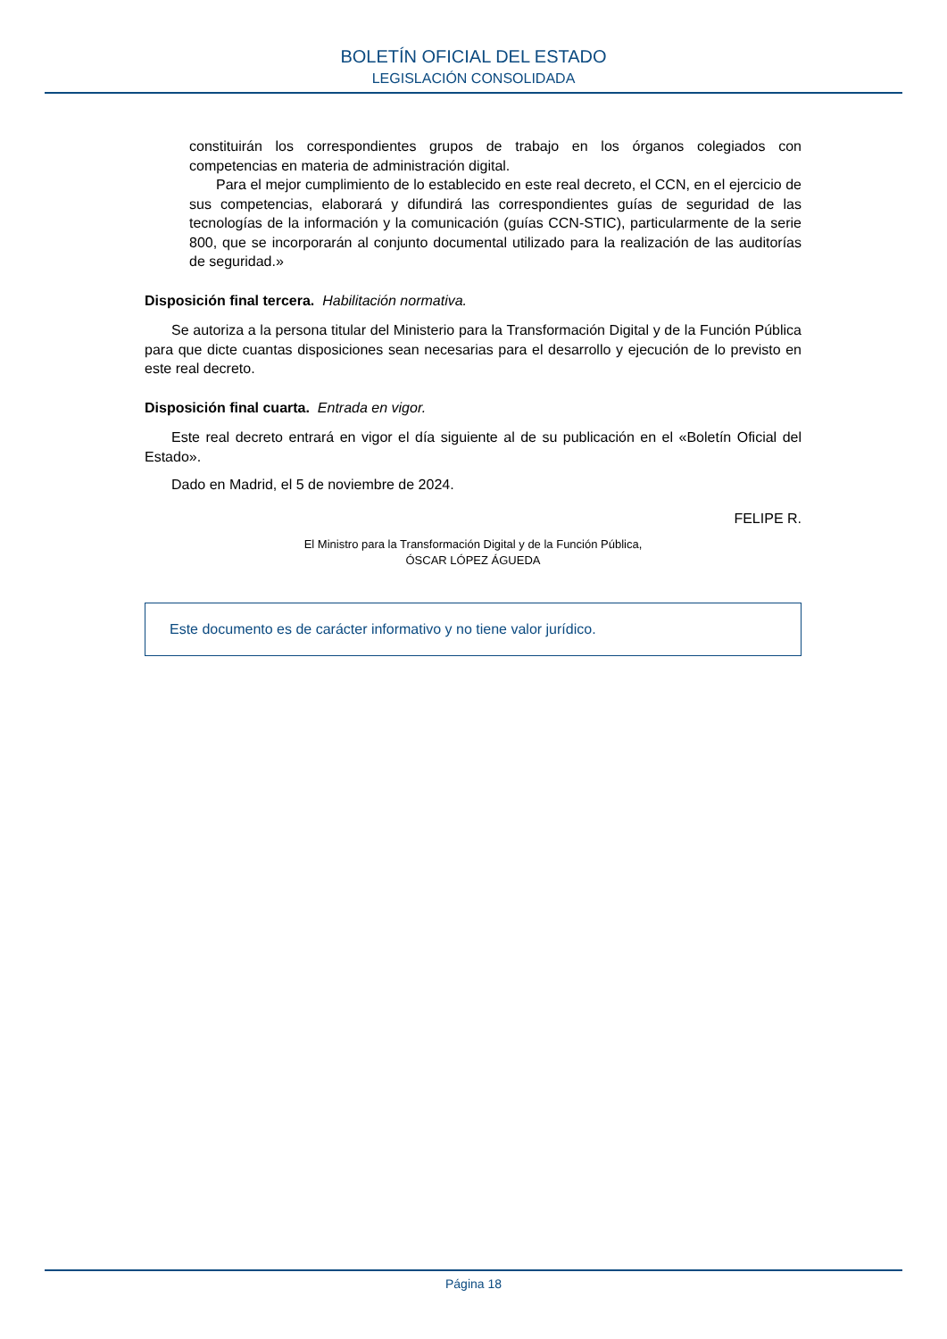BOLETÍN OFICIAL DEL ESTADO
LEGISLACIÓN CONSOLIDADA
constituirán los correspondientes grupos de trabajo en los órganos colegiados con competencias en materia de administración digital.
Para el mejor cumplimiento de lo establecido en este real decreto, el CCN, en el ejercicio de sus competencias, elaborará y difundirá las correspondientes guías de seguridad de las tecnologías de la información y la comunicación (guías CCN-STIC), particularmente de la serie 800, que se incorporarán al conjunto documental utilizado para la realización de las auditorías de seguridad.»
Disposición final tercera. Habilitación normativa.
Se autoriza a la persona titular del Ministerio para la Transformación Digital y de la Función Pública para que dicte cuantas disposiciones sean necesarias para el desarrollo y ejecución de lo previsto en este real decreto.
Disposición final cuarta. Entrada en vigor.
Este real decreto entrará en vigor el día siguiente al de su publicación en el «Boletín Oficial del Estado».
Dado en Madrid, el 5 de noviembre de 2024.
FELIPE R.
El Ministro para la Transformación Digital y de la Función Pública,
ÓSCAR LÓPEZ ÁGUEDA
Este documento es de carácter informativo y no tiene valor jurídico.
Página 18